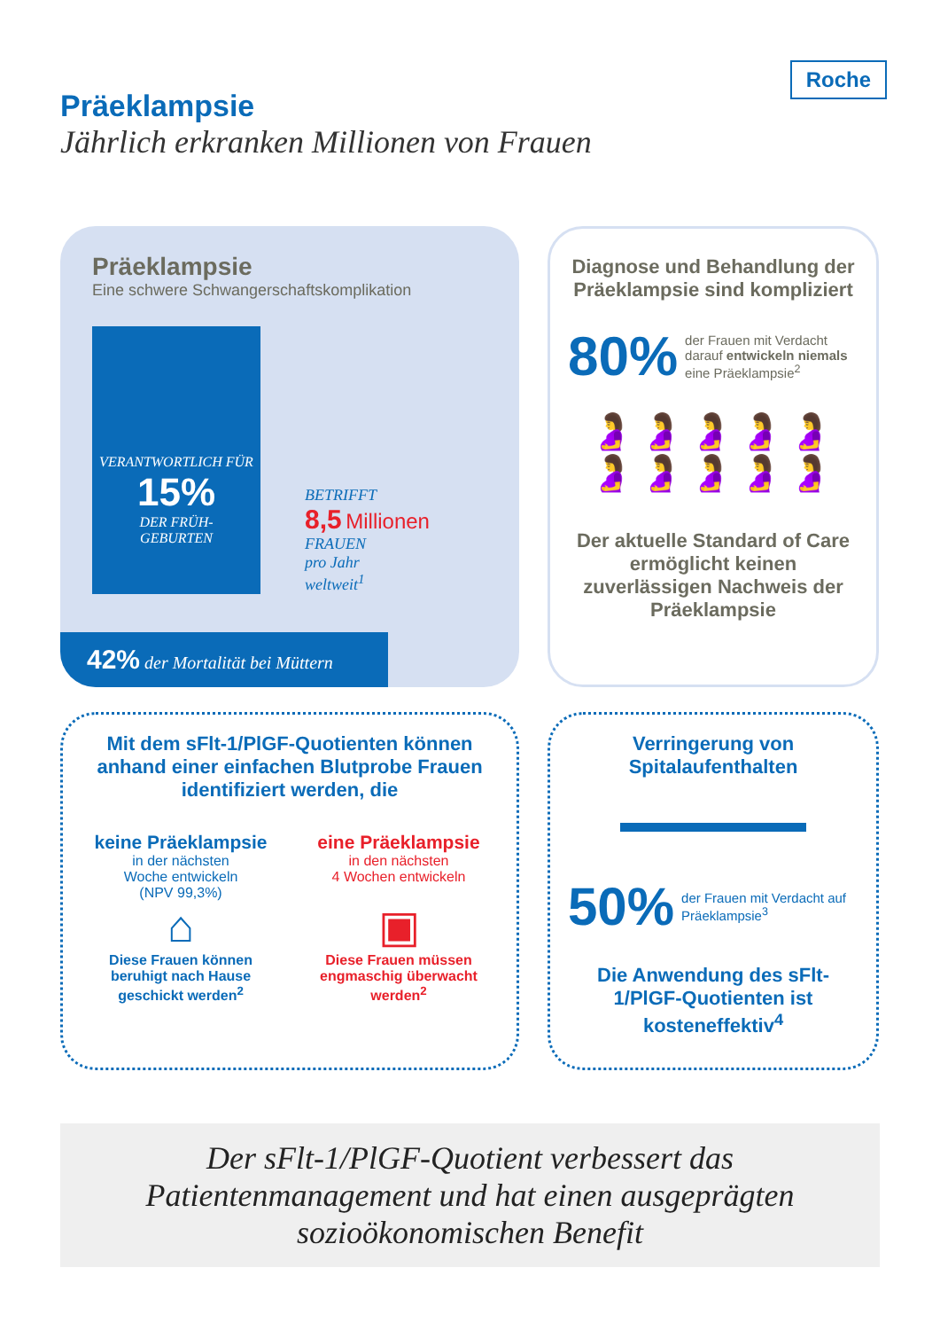Roche
Präeklampsie
Jährlich erkranken Millionen von Frauen
Präeklampsie
Eine schwere Schwangerschaftskomplikation
VERANTWORTLICH FÜR
15%
DER FRÜH-
GEBURTEN
BETRIFFT
8,5 Millionen
FRAUEN
pro Jahr
weltweit<sup>1</sup>
42% der Mortalität bei Müttern
Diagnose und Behandlung der Präeklampsie sind kompliziert
80%
der Frauen mit Verdacht darauf entwickeln nie­mals eine Präeklampsie<sup>2</sup>
🤰🤰🤰🤰🤰🤰🤰🤰🤰🤰
Der aktuelle Standard of Care ermöglicht keinen zuverlässigen Nachweis der Präeklampsie
Mit dem sFlt-1/PlGF-Quotienten können anhand einer einfachen Blut­probe Frauen identifiziert werden, die
keine Präeklampsie
in der nächsten
Woche entwickeln
(NPV 99,3%)
⌂
Diese Frauen können beruhigt nach Hause geschickt werden<sup>2</sup>
eine Präeklampsie
in den nächsten
4 Wochen entwickeln
▣
Diese Frauen müssen engmaschig überwacht werden<sup>2</sup>
Verringerung von Spitalaufenthalten
50%
der Frauen mit Verdacht auf Präeklampsie<sup>3</sup>
Die Anwendung des sFlt-1/PlGF-Quotienten ist kosteneffektiv<sup>4</sup>
Der sFlt-1/PlGF-Quotient verbessert das Patientenmanagement und hat einen ausgeprägten sozioökonomischen Benefit